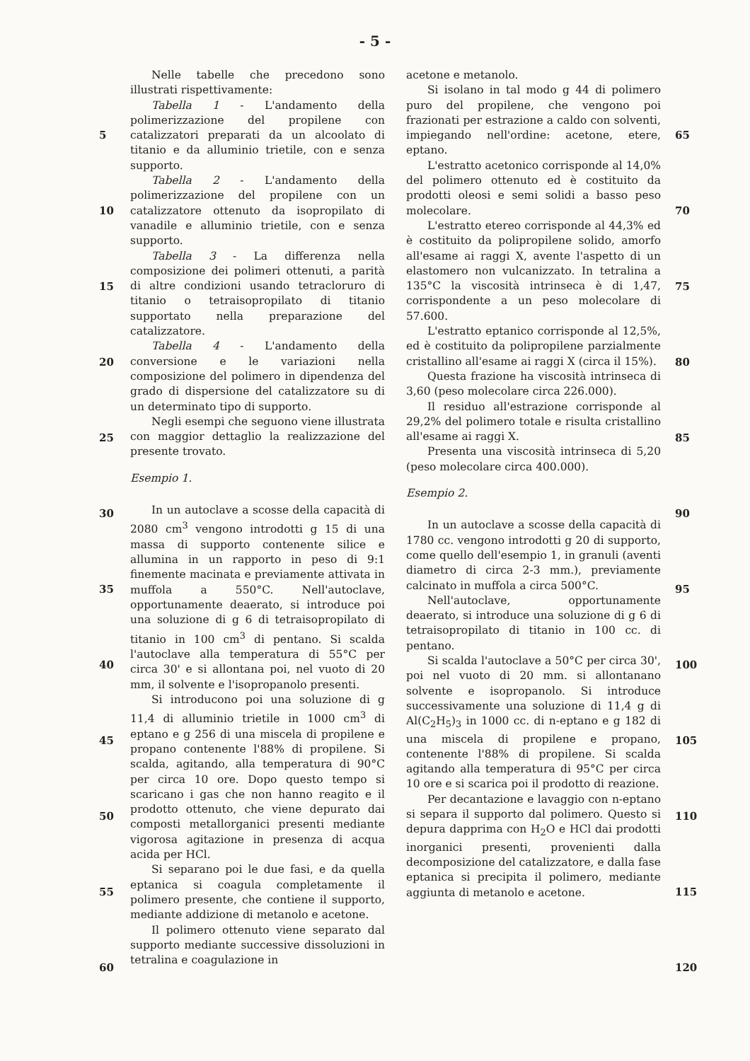- 5 -
5
10
15
20
25
30
35
40
45
50
55
60
Nelle tabelle che precedono sono illustrati rispettivamente:
Tabella 1 - L'andamento della polimerizzazione del propilene con catalizzatori preparati da un alcoolato di titanio e da alluminio trietile, con e senza supporto.
Tabella 2 - L'andamento della polimerizzazione del propilene con un catalizzatore ottenuto da isopropilato di vanadile e alluminio trietile, con e senza supporto.
Tabella 3 - La differenza nella composizione dei polimeri ottenuti, a parità di altre condizioni usando tetracloruro di titanio o tetraisopropilato di titanio supportato nella preparazione del catalizzatore.
Tabella 4 - L'andamento della conversione e le variazioni nella composizione del polimero in dipendenza del grado di dispersione del catalizzatore su di un determinato tipo di supporto.
Negli esempi che seguono viene illustrata con maggior dettaglio la realizzazione del presente trovato.
Esempio 1.
In un autoclave a scosse della capacità di 2080 cm<sup>3</sup> vengono introdotti g 15 di una massa di supporto contenente silice e allumina in un rapporto in peso di 9:1 finemente macinata e previamente attivata in muffola a 550°C. Nell'autoclave, opportunamente deaerato, si introduce poi una soluzione di g 6 di tetraisopropilato di titanio in 100 cm<sup>3</sup> di pentano. Si scalda l'autoclave alla temperatura di 55°C per circa 30' e si allontana poi, nel vuoto di 20 mm, il solvente e l'isopropanolo presenti.
Si introducono poi una soluzione di g 11,4 di alluminio trietile in 1000 cm<sup>3</sup> di eptano e g 256 di una miscela di propilene e propano contenente l'88% di propilene. Si scalda, agitando, alla temperatura di 90°C per circa 10 ore. Dopo questo tempo si scaricano i gas che non hanno reagito e il prodotto ottenuto, che viene depurato dai composti metallorganici presenti mediante vigorosa agitazione in presenza di acqua acida per HCl.
Si separano poi le due fasi, e da quella eptanica si coagula completamente il polimero presente, che contiene il supporto, mediante addizione di metanolo e acetone.
Il polimero ottenuto viene separato dal supporto mediante successive dissoluzioni in tetralina e coagulazione in
acetone e metanolo.
Si isolano in tal modo g 44 di polimero puro del propilene, che vengono poi frazionati per estrazione a caldo con solventi, impiegando nell'ordine: acetone, etere, eptano.
L'estratto acetonico corrisponde al 14,0% del polimero ottenuto ed è costituito da prodotti oleosi e semi solidi a basso peso molecolare.
L'estratto etereo corrisponde al 44,3% ed è costituito da polipropilene solido, amorfo all'esame ai raggi X, avente l'aspetto di un elastomero non vulcanizzato. In tetralina a 135°C la viscosità intrinseca è di 1,47, corrispondente a un peso molecolare di 57.600.
L'estratto eptanico corrisponde al 12,5%, ed è costituito da polipropilene parzialmente cristallino all'esame ai raggi X (circa il 15%).
Questa frazione ha viscosità intrinseca di 3,60 (peso molecolare circa 226.000).
Il residuo all'estrazione corrisponde al 29,2% del polimero totale e risulta cristallino all'esame ai raggi X.
Presenta una viscosità intrinseca di 5,20 (peso molecolare circa 400.000).
Esempio 2.
In un autoclave a scosse della capacità di 1780 cc. vengono introdotti g 20 di supporto, come quello dell'esempio 1, in granuli (aventi diametro di circa 2-3 mm.), previamente calcinato in muffola a circa 500°C.
Nell'autoclave, opportunamente deaerato, si introduce una soluzione di g 6 di tetraisopropilato di titanio in 100 cc. di pentano.
Si scalda l'autoclave a 50°C per circa 30', poi nel vuoto di 20 mm. si allontanano solvente e isopropanolo. Si introduce successivamente una soluzione di 11,4 g di Al(C<sub>2</sub>H<sub>5</sub>)<sub>3</sub> in 1000 cc. di n-eptano e g 182 di una miscela di propilene e propano, contenente l'88% di propilene. Si scalda agitando alla temperatura di 95°C per circa 10 ore e si scarica poi il prodotto di reazione.
Per decantazione e lavaggio con n-eptano si separa il supporto dal polimero. Questo si depura dapprima con H<sub>2</sub>O e HCl dai prodotti inorganici presenti, provenienti dalla decomposizione del catalizzatore, e dalla fase eptanica si precipita il polimero, mediante aggiunta di metanolo e acetone.
65
70
75
80
85
90
95
100
105
110
115
120